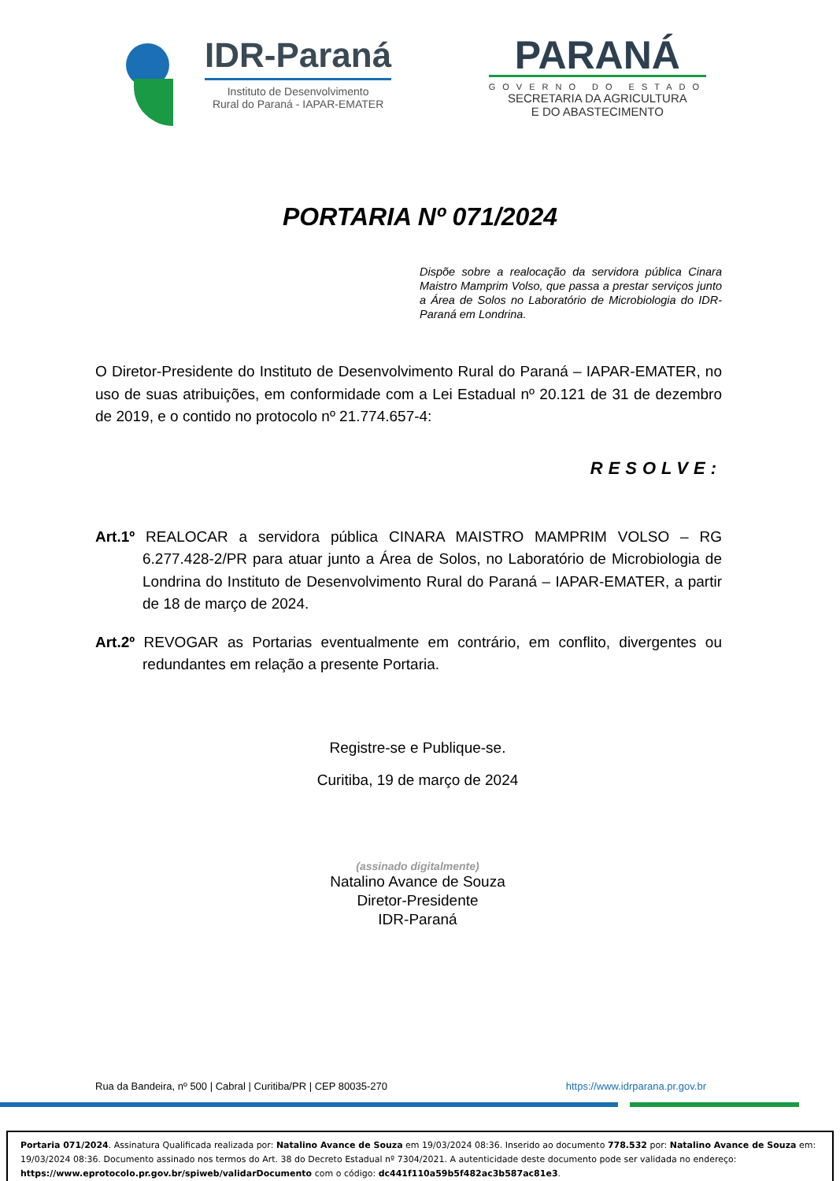IDR-Paraná
Instituto de Desenvolvimento
Rural do Paraná - IAPAR-EMATER
PARANÁ
GOVERNO DO ESTADO
SECRETARIA DA AGRICULTURA
E DO ABASTECIMENTO
PORTARIA Nº 071/2024
Dispõe sobre a realocação da servidora pública Cinara Maistro Mamprim Volso, que passa a prestar serviços junto a Área de Solos no Laboratório de Microbiologia do IDR-Paraná em Londrina.
O Diretor-Presidente do Instituto de Desenvolvimento Rural do Paraná – IAPAR-EMATER, no uso de suas atribuições, em conformidade com a Lei Estadual nº 20.121 de 31 de dezembro de 2019, e o contido no protocolo nº 21.774.657-4:
RESOLVE:
Art.1º REALOCAR a servidora pública CINARA MAISTRO MAMPRIM VOLSO – RG 6.277.428-2/PR para atuar junto a Área de Solos, no Laboratório de Microbiologia de Londrina do Instituto de Desenvolvimento Rural do Paraná – IAPAR-EMATER, a partir de 18 de março de 2024.
Art.2º REVOGAR as Portarias eventualmente em contrário, em conflito, divergentes ou redundantes em relação a presente Portaria.
Registre-se e Publique-se.
Curitiba, 19 de março de 2024
(assinado digitalmente)
Natalino Avance de Souza
Diretor-Presidente
IDR-Paraná
Rua da Bandeira, nº 500 | Cabral | Curitiba/PR | CEP 80035-270 https://www.idrparana.pr.gov.br
Portaria 071/2024. Assinatura Qualificada realizada por: Natalino Avance de Souza em 19/03/2024 08:36. Inserido ao documento 778.532 por: Natalino Avance de Souza em: 19/03/2024 08:36. Documento assinado nos termos do Art. 38 do Decreto Estadual nº 7304/2021. A autenticidade deste documento pode ser validada no endereço: https://www.eprotocolo.pr.gov.br/spiweb/validarDocumento com o código: dc441f110a59b5f482ac3b587ac81e3.